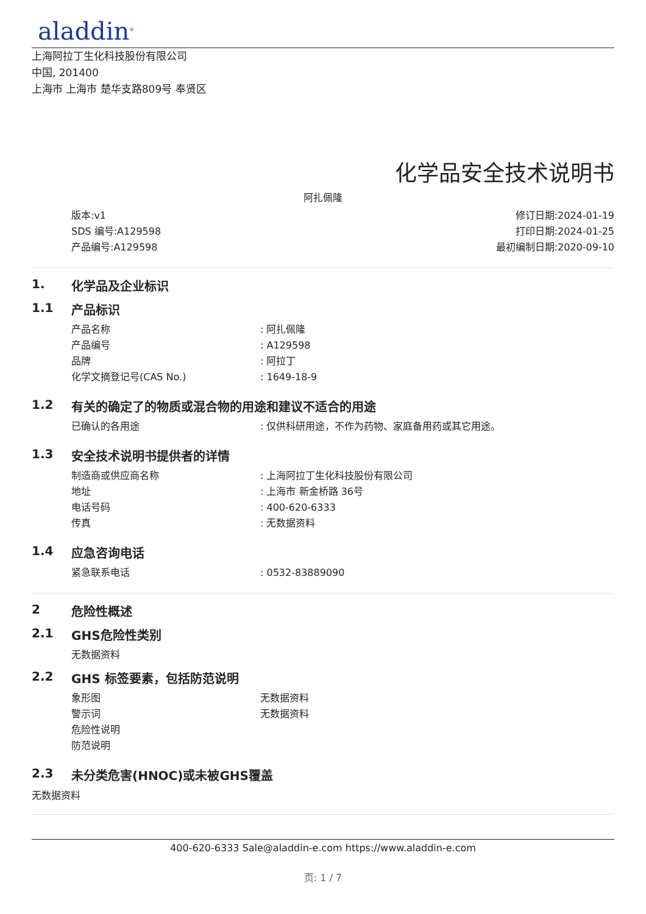aladdin<sup>®</sup>
上海阿拉丁生化科技股份有限公司
中国, 201400
上海市 上海市 楚华支路809号 奉贤区
化学品安全技术说明书
阿扎佩隆
版本:v1
SDS 编号:A129598
产品编号:A129598
修订日期:2024-01-19
打印日期:2024-01-25
最初编制日期:2020-09-10
1. 化学品及企业标识
1.1 产品标识
产品名称: 阿扎佩隆
产品编号: A129598
品牌: 阿拉丁
化学文摘登记号(CAS No.): 1649-18-9
1.2 有关的确定了的物质或混合物的用途和建议不适合的用途
已确认的各用途: 仅供科研用途，不作为药物、家庭备用药或其它用途。
1.3 安全技术说明书提供者的详情
制造商或供应商名称: 上海阿拉丁生化科技股份有限公司
地址: 上海市 新金桥路 36号
电话号码: 400-620-6333
传真: 无数据资料
1.4 应急咨询电话
紧急联系电话: 0532-83889090
2 危险性概述
2.1 GHS危险性类别
无数据资料
2.2 GHS 标签要素，包括防范说明
象形图 无数据资料
警示词 无数据资料
危险性说明
防范说明
2.3 未分类危害(HNOC)或未被GHS覆盖
无数据资料
400-620-6333 Sale@aladdin-e.com https://www.aladdin-e.com
页: 1 / 7